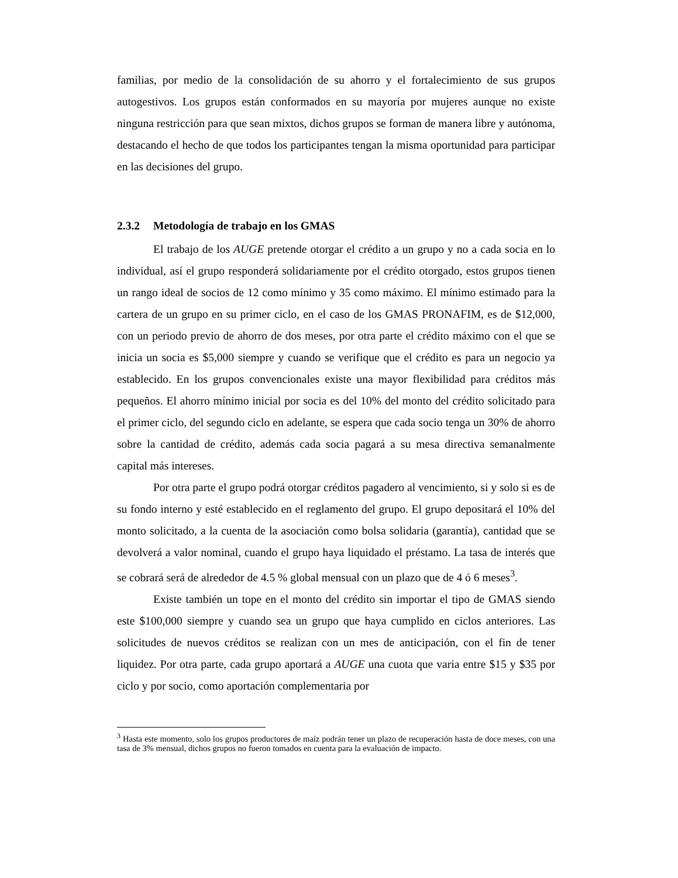familias, por medio de la consolidación de su ahorro y el fortalecimiento de sus grupos autogestivos. Los grupos están conformados en su mayoría por mujeres aunque no existe ninguna restricción para que sean mixtos, dichos grupos se forman de manera libre y autónoma, destacando el hecho de que todos los participantes tengan la misma oportunidad para participar en las decisiones del grupo.
2.3.2 Metodología de trabajo en los GMAS
El trabajo de los AUGE pretende otorgar el crédito a un grupo y no a cada socia en lo individual, así el grupo responderá solidariamente por el crédito otorgado, estos grupos tienen un rango ideal de socios de 12 como mínimo y 35 como máximo. El mínimo estimado para la cartera de un grupo en su primer ciclo, en el caso de los GMAS PRONAFIM, es de $12,000, con un periodo previo de ahorro de dos meses, por otra parte el crédito máximo con el que se inicia un socia es $5,000 siempre y cuando se verifique que el crédito es para un negocio ya establecido. En los grupos convencionales existe una mayor flexibilidad para créditos más pequeños. El ahorro mínimo inicial por socia es del 10% del monto del crédito solicitado para el primer ciclo, del segundo ciclo en adelante, se espera que cada socio tenga un 30% de ahorro sobre la cantidad de crédito, además cada socia pagará a su mesa directiva semanalmente capital más intereses.
Por otra parte el grupo podrá otorgar créditos pagadero al vencimiento, si y solo si es de su fondo interno y esté establecido en el reglamento del grupo. El grupo depositará el 10% del monto solicitado, a la cuenta de la asociación como bolsa solidaria (garantía), cantidad que se devolverá a valor nominal, cuando el grupo haya liquidado el préstamo. La tasa de interés que se cobrará será de alrededor de 4.5 % global mensual con un plazo que de 4 ó 6 meses<sup>3</sup>.
Existe también un tope en el monto del crédito sin importar el tipo de GMAS siendo este $100,000 siempre y cuando sea un grupo que haya cumplido en ciclos anteriores. Las solicitudes de nuevos créditos se realizan con un mes de anticipación, con el fin de tener liquidez. Por otra parte, cada grupo aportará a AUGE una cuota que varia entre $15 y $35 por ciclo y por socio, como aportación complementaria por
<sup>3</sup> Hasta este momento, solo los grupos productores de maíz podrán tener un plazo de recuperación hasta de doce meses, con una tasa de 3% mensual, dichos grupos no fueron tomados en cuenta para la evaluación de impacto.